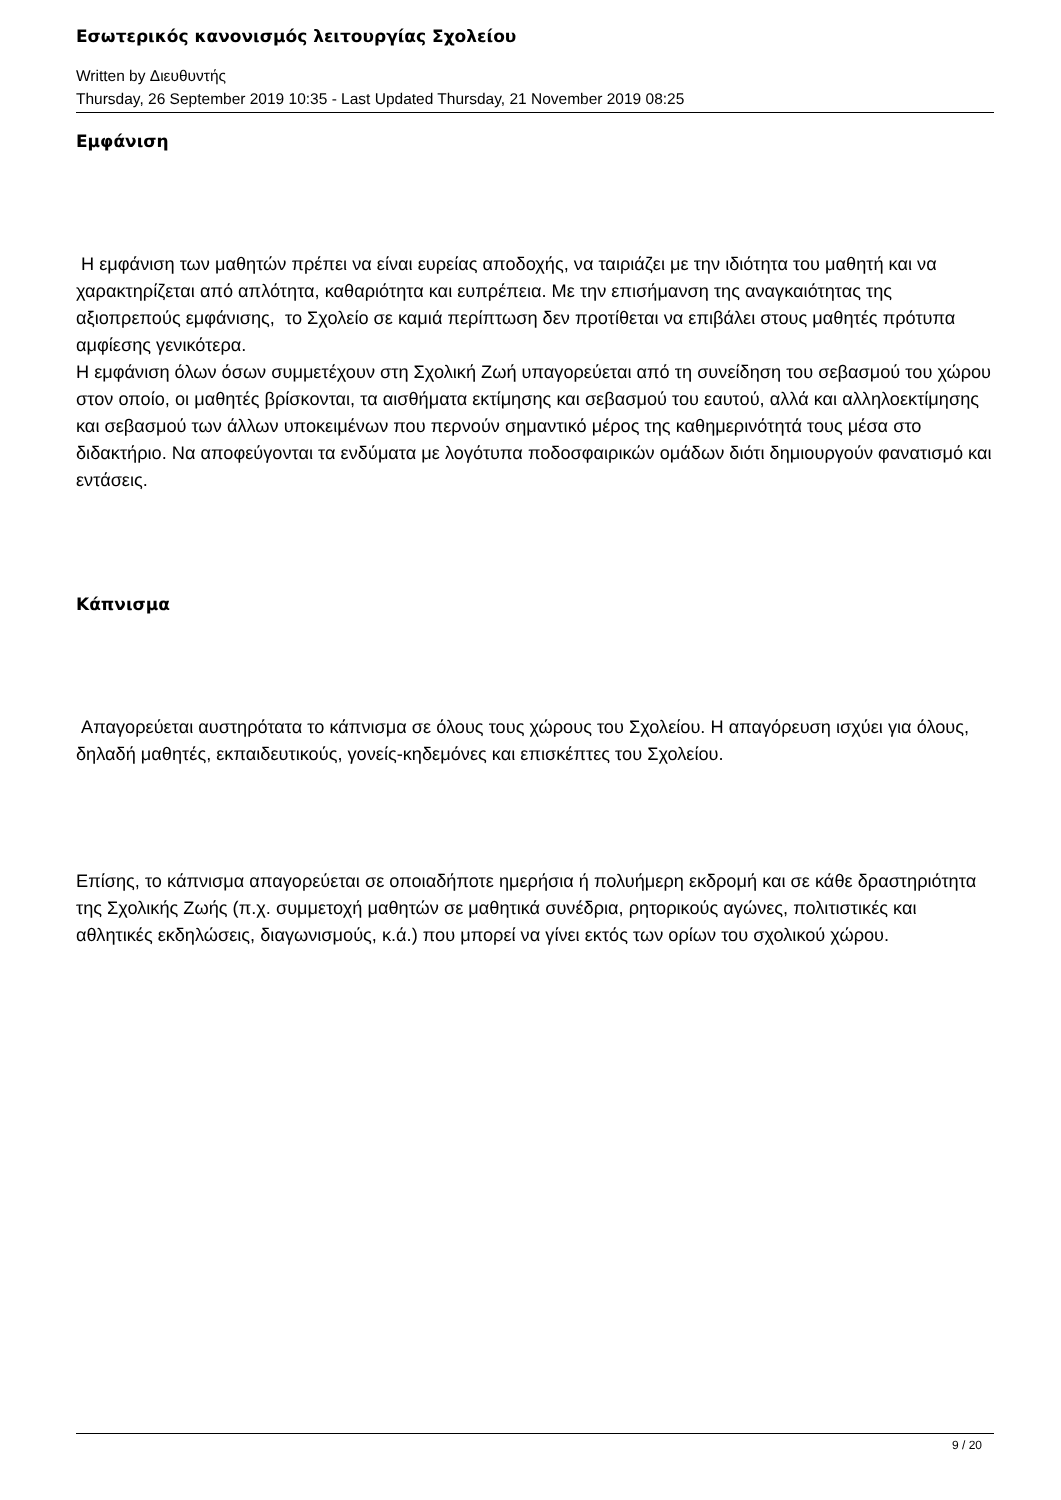Εσωτερικός κανονισμός λειτουργίας Σχολείου
Written by Διευθυντής
Thursday, 26 September 2019 10:35 - Last Updated Thursday, 21 November 2019 08:25
Εμφάνιση
Η εμφάνιση των μαθητών πρέπει να είναι ευρείας αποδοχής, να ταιριάζει με την ιδιότητα του μαθητή και να χαρακτηρίζεται από απλότητα, καθαριότητα και ευπρέπεια. Με την επισήμανση της αναγκαιότητας της αξιοπρεπούς εμφάνισης, το Σχολείο σε καμιά περίπτωση δεν προτίθεται να επιβάλει στους μαθητές πρότυπα αμφίεσης γενικότερα.
Η εμφάνιση όλων όσων συμμετέχουν στη Σχολική Ζωή υπαγορεύεται από τη συνείδηση του σεβασμού του χώρου στον οποίο, οι μαθητές βρίσκονται, τα αισθήματα εκτίμησης και σεβασμού του εαυτού, αλλά και αλληλοεκτίμησης και σεβασμού των άλλων υποκειμένων που περνούν σημαντικό μέρος της καθημερινότητά τους μέσα στο διδακτήριο. Να αποφεύγονται τα ενδύματα με λογότυπα ποδοσφαιρικών ομάδων διότι δημιουργούν φανατισμό και εντάσεις.
Κάπνισμα
Απαγορεύεται αυστηρότατα το κάπνισμα σε όλους τους χώρους του Σχολείου. Η απαγόρευση ισχύει για όλους, δηλαδή μαθητές, εκπαιδευτικούς, γονείς-κηδεμόνες και επισκέπτες του Σχολείου.
Επίσης, το κάπνισμα απαγορεύεται σε οποιαδήποτε ημερήσια ή πολυήμερη εκδρομή και σε κάθε δραστηριότητα της Σχολικής Ζωής (π.χ. συμμετοχή μαθητών σε μαθητικά συνέδρια, ρητορικούς αγώνες, πολιτιστικές και αθλητικές εκδηλώσεις, διαγωνισμούς, κ.ά.) που μπορεί να γίνει εκτός των ορίων του σχολικού χώρου.
9 / 20